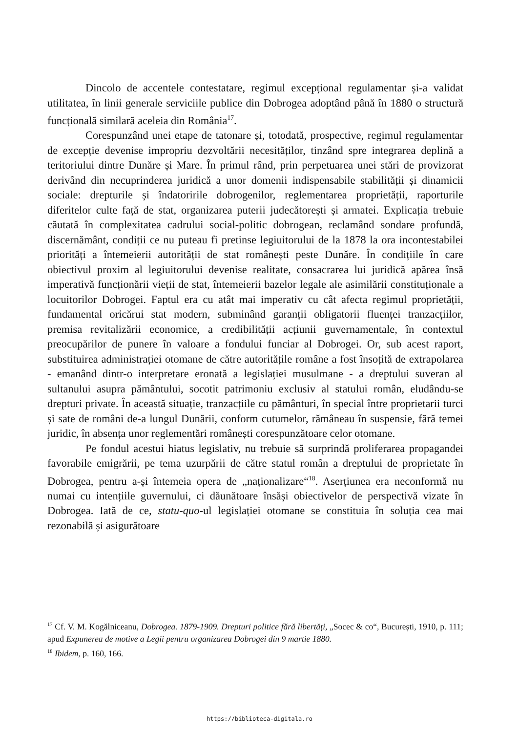Dincolo de accentele contestatare, regimul excepțional regulamentar și-a validat utilitatea, în linii generale serviciile publice din Dobrogea adoptând până în 1880 o structură funcțională similară aceleia din România<sup>17</sup>.
Corespunzând unei etape de tatonare și, totodată, prospective, regimul regulamentar de excepție devenise impropriu dezvoltării necesităților, tinzând spre integrarea deplină a teritoriului dintre Dunăre și Mare. În primul rând, prin perpetuarea unei stări de provizorat derivând din necuprinderea juridică a unor domenii indispensabile stabilității și dinamicii sociale: drepturile și îndatoririle dobrogenilor, reglementarea proprietății, raporturile diferitelor culte față de stat, organizarea puterii judecătorești și armatei. Explicația trebuie căutată în complexitatea cadrului social-politic dobrogean, reclamând sondare profundă, discernământ, condiții ce nu puteau fi pretinse legiuitorului de la 1878 la ora incontestabilei priorități a întemeierii autorității de stat românești peste Dunăre. În condițiile în care obiectivul proxim al legiuitorului devenise realitate, consacrarea lui juridică apărea însă imperativă funcționării vieții de stat, întemeierii bazelor legale ale asimilării constituționale a locuitorilor Dobrogei. Faptul era cu atât mai imperativ cu cât afecta regimul proprietății, fundamental oricărui stat modern, subminând garanții obligatorii fluenței tranzacțiilor, premisa revitalizării economice, a credibilității acțiunii guvernamentale, în contextul preocupărilor de punere în valoare a fondului funciar al Dobrogei. Or, sub acest raport, substituirea administrației otomane de către autoritățile române a fost însoțită de extrapolarea - emanând dintr-o interpretare eronată a legislației musulmane - a dreptului suveran al sultanului asupra pământului, socotit patrimoniu exclusiv al statului român, eludându-se drepturi private. În această situație, tranzacțiile cu pământuri, în special între proprietarii turci și sate de români de-a lungul Dunării, conform cutumelor, rămâneau în suspensie, fără temei juridic, în absența unor reglementări românești corespunzătoare celor otomane.
Pe fondul acestui hiatus legislativ, nu trebuie să surprindă proliferarea propagandei favorabile emigrării, pe tema uzurpării de către statul român a dreptului de proprietate în Dobrogea, pentru a-și întemeia opera de „naționalizare“<sup>18</sup>. Aserțiunea era neconformă nu numai cu intențiile guvernului, ci dăunătoare însăși obiectivelor de perspectivă vizate în Dobrogea. Iată de ce, statu-quo-ul legislației otomane se constituia în soluția cea mai rezonabilă și asigurătoare
<sup>17</sup> Cf. V. M. Kogălniceanu, Dobrogea. 1879-1909. Drepturi politice fără libertăți, „Socec & co“, București, 1910, p. 111; apud Expunerea de motive a Legii pentru organizarea Dobrogei din 9 martie 1880.
<sup>18</sup> Ibidem, p. 160, 166.
https://biblioteca-digitala.ro